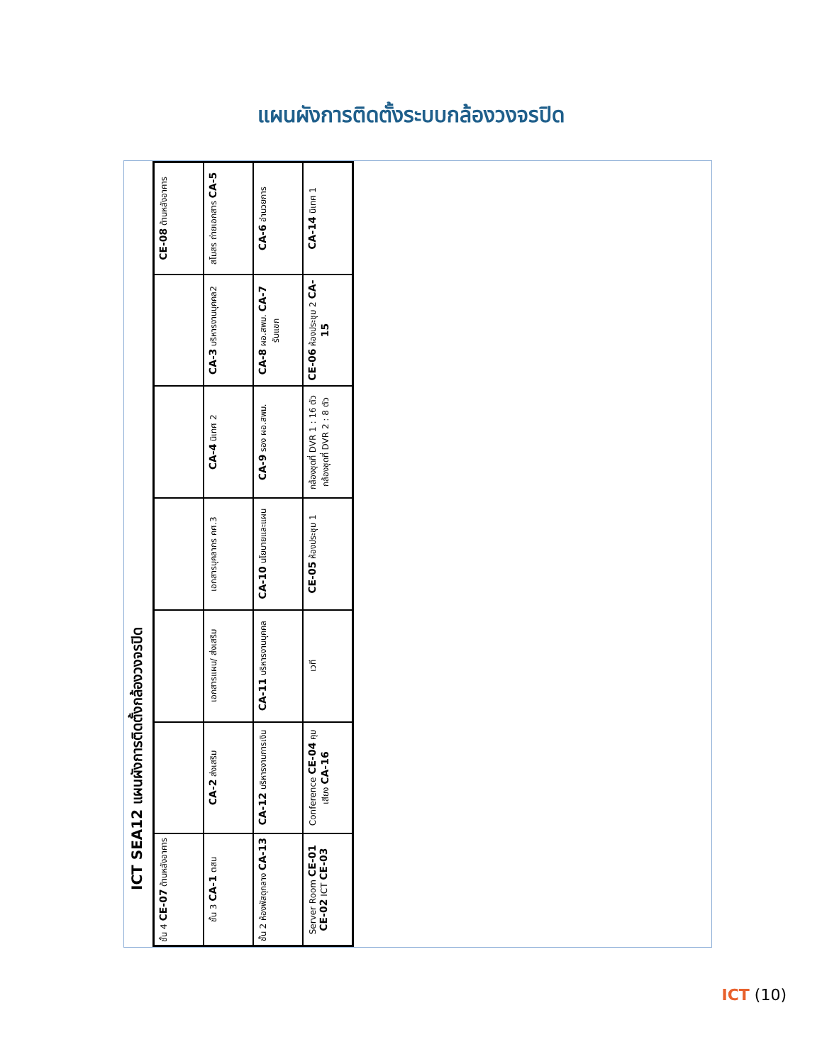แผนผังการติดตั้งระบบกล้องวงจรปิด
ICT SEA12 แผนผังการติดตั้งกล้องวงจรปิด
ชั้น 4 CE-07 ด้านหลังอาคาร
CE-08 ด้านหลังอาคาร
ชั้น 3 CA-1 ตสน
CA-2 ส่งเสริม
เอกสารแผน/ ส่งเสริม
เอกสารบุคลากร คศ.3
CA-4 นิเทศ 2
CA-3 บริหารงานบุคคล2
สโมสร ถ่ายเอกสาร CA-5
ชั้น 2 ห้องพัสดุกลาง CA-13
CA-12 บริหารงานการเงิน
CA-11 บริหารงานบุคคล
CA-10 นโยบายและแผน
CA-9 รอง ผอ.สพม.
CA-8 ผอ.สพม. CA-7 รับแขก
CA-6 อำนวยการ
Server Room CE-01 CE-02 ICT CE-03
Conference CE-04 คุมเสียง CA-16
เวที
CE-05 ห้องประชุม 1
กล้องชุดที่ DVR 1 : 16 ตัว
กล้องชุดที่ DVR 2 : 8 ตัว
CE-06 ห้องประชุม 2 CA-15
CA-14 นิเทศ 1
ICT (10)